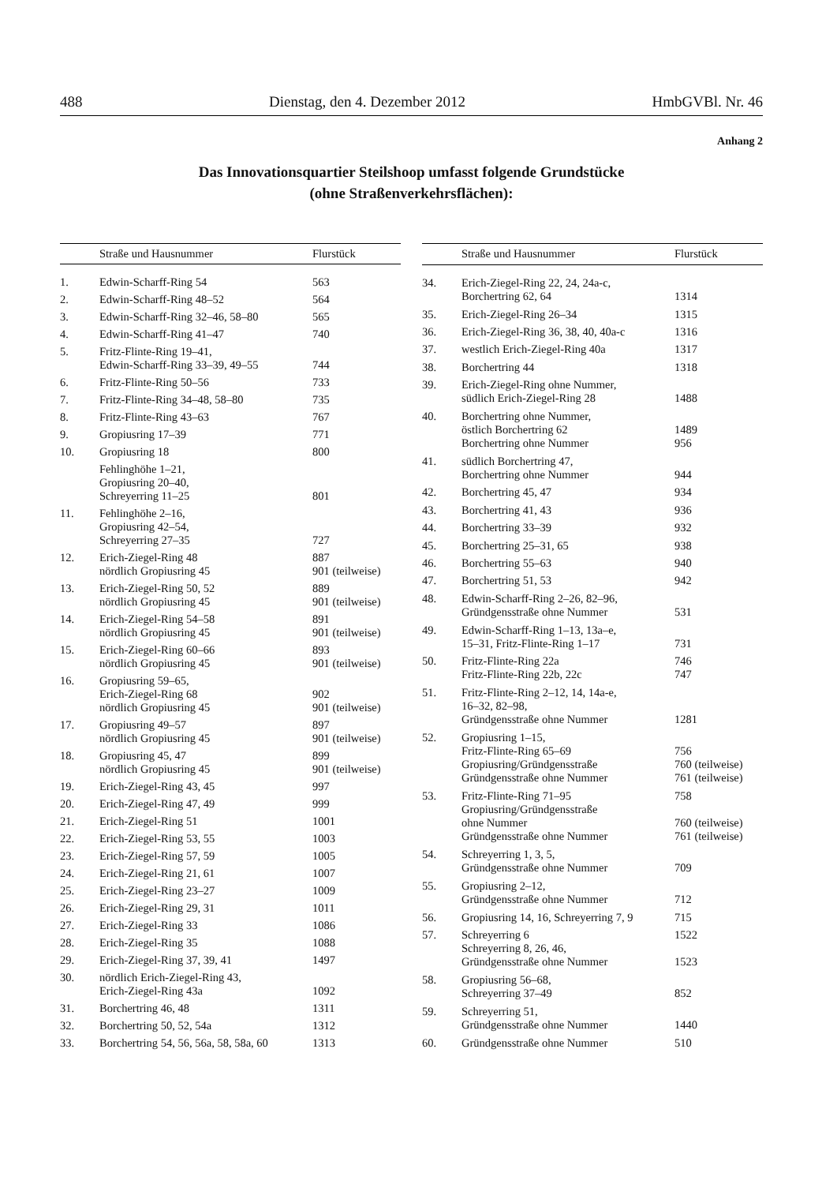488 Dienstag, den 4. Dezember 2012 HmbGVBl. Nr. 46
Anhang 2
Das Innovationsquartier Steilshoop umfasst folgende Grundstücke
(ohne Straßenverkehrsflächen):
| | Straße und Hausnummer | Flurstück |
| --- | --- | --- |
| 1. | Edwin-Scharff-Ring 54 | 563 |
| 2. | Edwin-Scharff-Ring 48–52 | 564 |
| 3. | Edwin-Scharff-Ring 32–46, 58–80 | 565 |
| 4. | Edwin-Scharff-Ring 41–47 | 740 |
| 5. | Fritz-Flinte-Ring 19–41, Edwin-Scharff-Ring 33–39, 49–55 | 744 |
| 6. | Fritz-Flinte-Ring 50–56 | 733 |
| 7. | Fritz-Flinte-Ring 34–48, 58–80 | 735 |
| 8. | Fritz-Flinte-Ring 43–63 | 767 |
| 9. | Gropiusring 17–39 | 771 |
| 10. | Gropiusring 18 | 800 |
| | Fehlinghöhe 1–21, Gropiusring 20–40, Schreyerring 11–25 | 801 |
| 11. | Fehlinghöhe 2–16, Gropiusring 42–54, Schreyerring 27–35 | 727 |
| 12. | Erich-Ziegel-Ring 48 nördlich Gropiusring 45 | 887 901 (teilweise) |
| 13. | Erich-Ziegel-Ring 50, 52 nördlich Gropiusring 45 | 889 901 (teilweise) |
| 14. | Erich-Ziegel-Ring 54–58 nördlich Gropiusring 45 | 891 901 (teilweise) |
| 15. | Erich-Ziegel-Ring 60–66 nördlich Gropiusring 45 | 893 901 (teilweise) |
| 16. | Gropiusring 59–65, Erich-Ziegel-Ring 68 nördlich Gropiusring 45 | 902 901 (teilweise) |
| 17. | Gropiusring 49–57 nördlich Gropiusring 45 | 897 901 (teilweise) |
| 18. | Gropiusring 45, 47 nördlich Gropiusring 45 | 899 901 (teilweise) |
| 19. | Erich-Ziegel-Ring 43, 45 | 997 |
| 20. | Erich-Ziegel-Ring 47, 49 | 999 |
| 21. | Erich-Ziegel-Ring 51 | 1001 |
| 22. | Erich-Ziegel-Ring 53, 55 | 1003 |
| 23. | Erich-Ziegel-Ring 57, 59 | 1005 |
| 24. | Erich-Ziegel-Ring 21, 61 | 1007 |
| 25. | Erich-Ziegel-Ring 23–27 | 1009 |
| 26. | Erich-Ziegel-Ring 29, 31 | 1011 |
| 27. | Erich-Ziegel-Ring 33 | 1086 |
| 28. | Erich-Ziegel-Ring 35 | 1088 |
| 29. | Erich-Ziegel-Ring 37, 39, 41 | 1497 |
| 30. | nördlich Erich-Ziegel-Ring 43, Erich-Ziegel-Ring 43a | 1092 |
| 31. | Borchertring 46, 48 | 1311 |
| 32. | Borchertring 50, 52, 54a | 1312 |
| 33. | Borchertring 54, 56, 56a, 58, 58a, 60 | 1313 |
| | Straße und Hausnummer | Flurstück |
| --- | --- | --- |
| 34. | Erich-Ziegel-Ring 22, 24, 24a-c, Borchertring 62, 64 | 1314 |
| 35. | Erich-Ziegel-Ring 26–34 | 1315 |
| 36. | Erich-Ziegel-Ring 36, 38, 40, 40a-c | 1316 |
| 37. | westlich Erich-Ziegel-Ring 40a | 1317 |
| 38. | Borchertring 44 | 1318 |
| 39. | Erich-Ziegel-Ring ohne Nummer, südlich Erich-Ziegel-Ring 28 | 1488 |
| 40. | Borchertring ohne Nummer, östlich Borchertring 62 Borchertring ohne Nummer | 1489 956 |
| 41. | südlich Borchertring 47, Borchertring ohne Nummer | 944 |
| 42. | Borchertring 45, 47 | 934 |
| 43. | Borchertring 41, 43 | 936 |
| 44. | Borchertring 33–39 | 932 |
| 45. | Borchertring 25–31, 65 | 938 |
| 46. | Borchertring 55–63 | 940 |
| 47. | Borchertring 51, 53 | 942 |
| 48. | Edwin-Scharff-Ring 2–26, 82–96, Gründgensstraße ohne Nummer | 531 |
| 49. | Edwin-Scharff-Ring 1–13, 13a–e, 15–31, Fritz-Flinte-Ring 1–17 | 731 |
| 50. | Fritz-Flinte-Ring 22a Fritz-Flinte-Ring 22b, 22c | 746 747 |
| 51. | Fritz-Flinte-Ring 2–12, 14, 14a-e, 16–32, 82–98, Gründgensstraße ohne Nummer | 1281 |
| 52. | Gropiusring 1–15, Fritz-Flinte-Ring 65–69 Gropiusring/Gründgensstraße Gründgensstraße ohne Nummer | 756 760 (teilweise) 761 (teilweise) |
| 53. | Fritz-Flinte-Ring 71–95 Gropiusring/Gründgensstraße ohne Nummer Gründgensstraße ohne Nummer | 758 760 (teilweise) 761 (teilweise) |
| 54. | Schreyerring 1, 3, 5, Gründgensstraße ohne Nummer | 709 |
| 55. | Gropiusring 2–12, Gründgensstraße ohne Nummer | 712 |
| 56. | Gropiusring 14, 16, Schreyerring 7, 9 | 715 |
| 57. | Schreyerring 6 Schreyerring 8, 26, 46, Gründgensstraße ohne Nummer | 1522 1523 |
| 58. | Gropiusring 56–68, Schreyerring 37–49 | 852 |
| 59. | Schreyerring 51, Gründgensstraße ohne Nummer | 1440 |
| 60. | Gründgensstraße ohne Nummer | 510 |